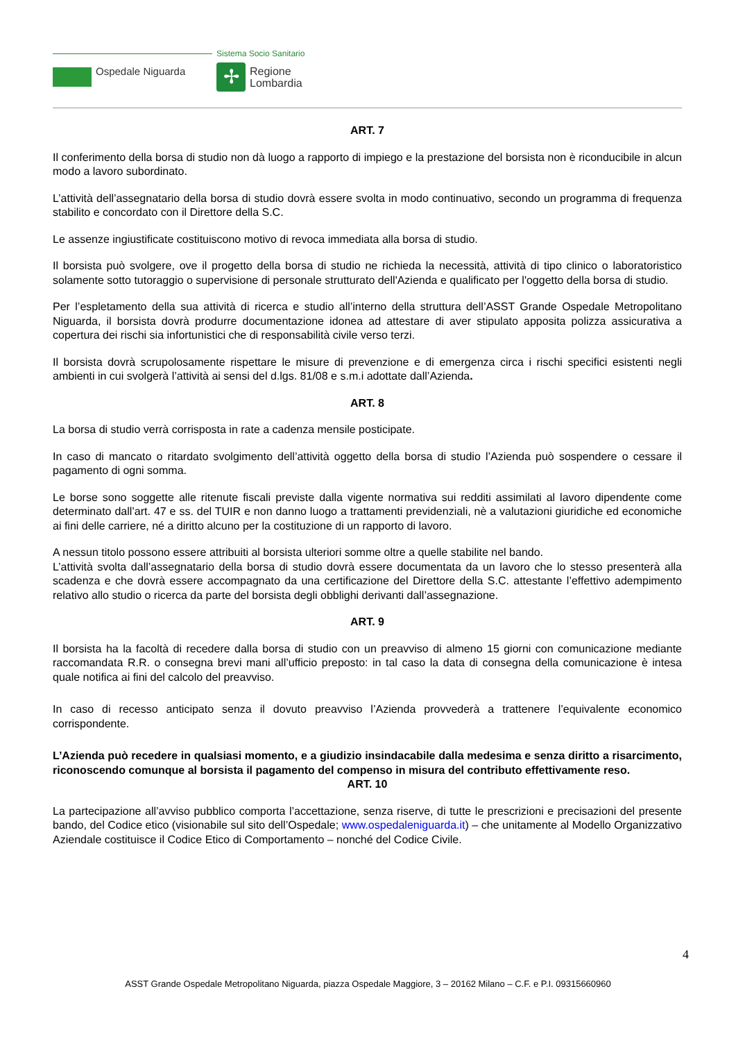Sistema Socio Sanitario
Ospedale Niguarda ✢
Regione
Lombardia
ART. 7
Il conferimento della borsa di studio non dà luogo a rapporto di impiego e la prestazione del borsista non è riconducibile in alcun modo a lavoro subordinato.
L’attività dell’assegnatario della borsa di studio dovrà essere svolta in modo continuativo, secondo un programma di frequenza stabilito e concordato con il Direttore della S.C.
Le assenze ingiustificate costituiscono motivo di revoca immediata alla borsa di studio.
Il borsista può svolgere, ove il progetto della borsa di studio ne richieda la necessità, attività di tipo clinico o laboratoristico solamente sotto tutoraggio o supervisione di personale strutturato dell'Azienda e qualificato per l'oggetto della borsa di studio.
Per l’espletamento della sua attività di ricerca e studio all’interno della struttura dell’ASST Grande Ospedale Metropolitano Niguarda, il borsista dovrà produrre documentazione idonea ad attestare di aver stipulato apposita polizza assicurativa a copertura dei rischi sia infortunistici che di responsabilità civile verso terzi.
Il borsista dovrà scrupolosamente rispettare le misure di prevenzione e di emergenza circa i rischi specifici esistenti negli ambienti in cui svolgerà l’attività ai sensi del d.lgs. 81/08 e s.m.i adottate dall’Azienda.
ART. 8
La borsa di studio verrà corrisposta in rate a cadenza mensile posticipate.
In caso di mancato o ritardato svolgimento dell’attività oggetto della borsa di studio l’Azienda può sospendere o cessare il pagamento di ogni somma.
Le borse sono soggette alle ritenute fiscali previste dalla vigente normativa sui redditi assimilati al lavoro dipendente come determinato dall’art. 47 e ss. del TUIR e non danno luogo a trattamenti previdenziali, nè a valutazioni giuridiche ed economiche ai fini delle carriere, né a diritto alcuno per la costituzione di un rapporto di lavoro.
A nessun titolo possono essere attribuiti al borsista ulteriori somme oltre a quelle stabilite nel bando.
L’attività svolta dall’assegnatario della borsa di studio dovrà essere documentata da un lavoro che lo stesso presenterà alla scadenza e che dovrà essere accompagnato da una certificazione del Direttore della S.C. attestante l’effettivo adempimento relativo allo studio o ricerca da parte del borsista degli obblighi derivanti dall’assegnazione.
ART. 9
Il borsista ha la facoltà di recedere dalla borsa di studio con un preavviso di almeno 15 giorni con comunicazione mediante raccomandata R.R. o consegna brevi mani all’ufficio preposto: in tal caso la data di consegna della comunicazione è intesa quale notifica ai fini del calcolo del preavviso.
In caso di recesso anticipato senza il dovuto preavviso l’Azienda provvederà a trattenere l’equivalente economico corrispondente.
L’Azienda può recedere in qualsiasi momento, e a giudizio insindacabile dalla medesima e senza diritto a risarcimento, riconoscendo comunque al borsista il pagamento del compenso in misura del contributo effettivamente reso.
ART. 10
La partecipazione all’avviso pubblico comporta l’accettazione, senza riserve, di tutte le prescrizioni e precisazioni del presente bando, del Codice etico (visionabile sul sito dell’Ospedale; www.ospedaleniguarda.it) – che unitamente al Modello Organizzativo Aziendale costituisce il Codice Etico di Comportamento – nonché del Codice Civile.
4
ASST Grande Ospedale Metropolitano Niguarda, piazza Ospedale Maggiore, 3 – 20162 Milano – C.F. e P.I. 09315660960